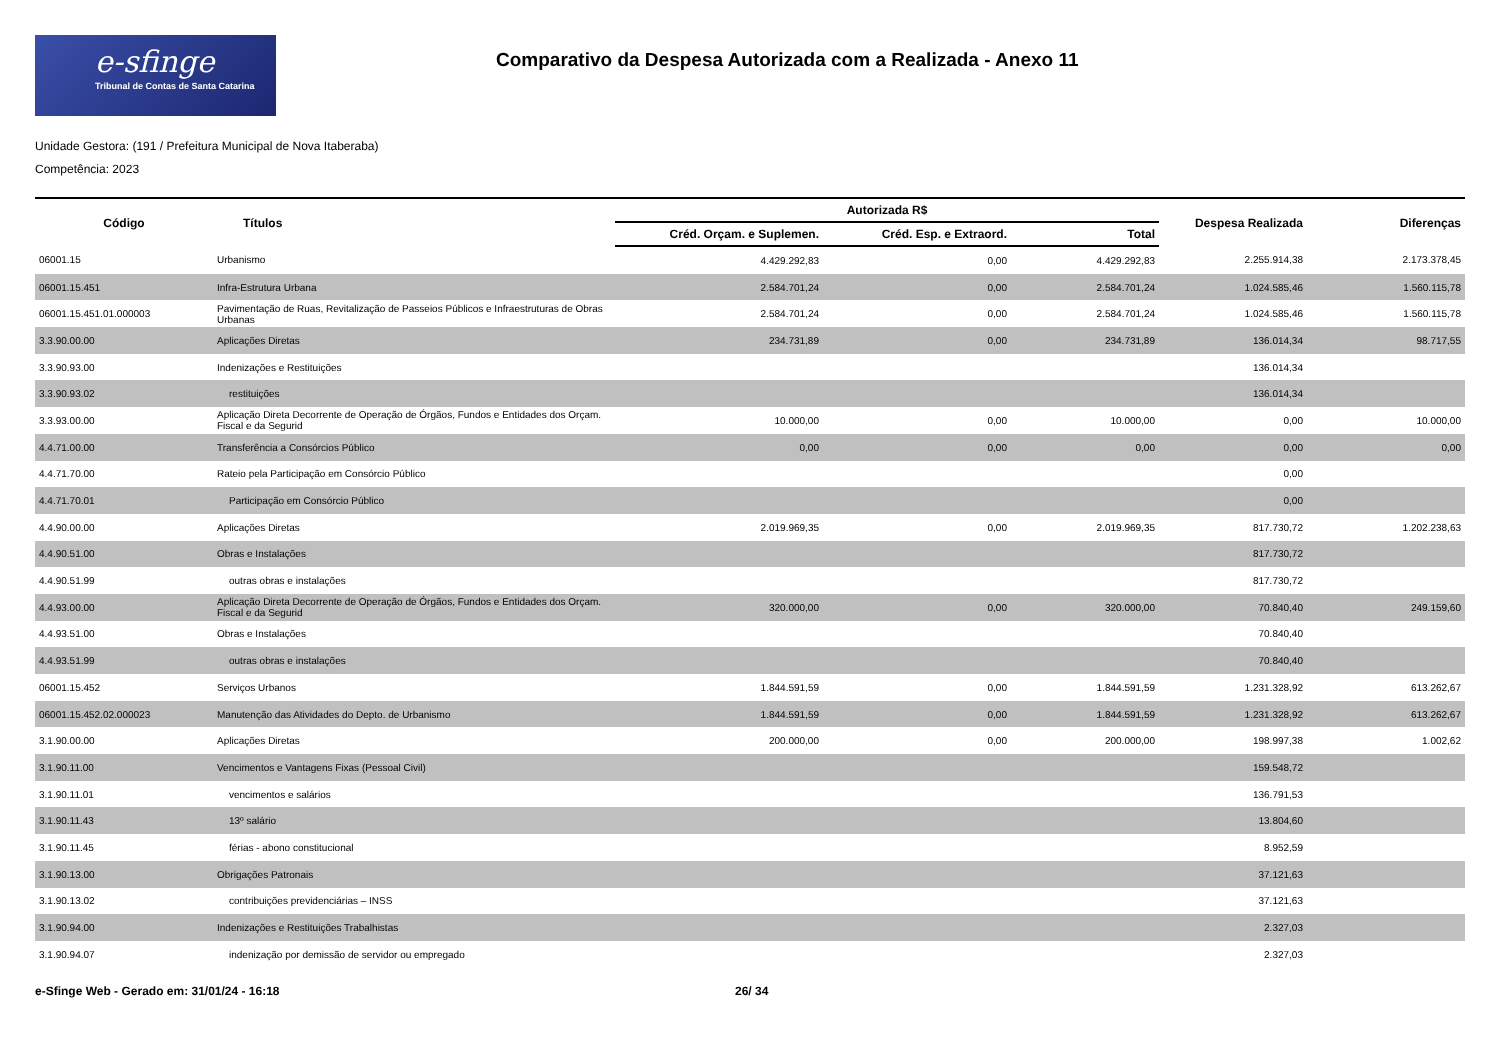e-sfinge
Tribunal de Contas de Santa Catarina
Comparativo da Despesa Autorizada com a Realizada - Anexo 11
Unidade Gestora: (191 / Prefeitura Municipal de Nova Itaberaba)
Competência: 2023
| Código | Títulos | Autorizada R$ | | | Despesa Realizada | Diferenças |
| --- | --- | --- | --- | --- | --- | --- |
| | | Créd. Orçam. e Suplemen. | Créd. Esp. e Extraord. | Total | | |
| 06001.15 | Urbanismo | 4.429.292,83 | 0,00 | 4.429.292,83 | 2.255.914,38 | 2.173.378,45 |
| 06001.15.451 | Infra-Estrutura Urbana | 2.584.701,24 | 0,00 | 2.584.701,24 | 1.024.585,46 | 1.560.115,78 |
| 06001.15.451.01.000003 | Pavimentação de Ruas, Revitalização de Passeios Públicos e Infraestruturas de Obras Urbanas | 2.584.701,24 | 0,00 | 2.584.701,24 | 1.024.585,46 | 1.560.115,78 |
| 3.3.90.00.00 | Aplicações Diretas | 234.731,89 | 0,00 | 234.731,89 | 136.014,34 | 98.717,55 |
| 3.3.90.93.00 | Indenizações e Restituições | | | | 136.014,34 | |
| 3.3.90.93.02 | restituições | | | | 136.014,34 | |
| 3.3.93.00.00 | Aplicação Direta Decorrente de Operação de Órgãos, Fundos e Entidades dos Orçam. Fiscal e da Segurid | 10.000,00 | 0,00 | 10.000,00 | 0,00 | 10.000,00 |
| 4.4.71.00.00 | Transferência a Consórcios Público | 0,00 | 0,00 | 0,00 | 0,00 | 0,00 |
| 4.4.71.70.00 | Rateio pela Participação em Consórcio Público | | | | 0,00 | |
| 4.4.71.70.01 | Participação em Consórcio Público | | | | 0,00 | |
| 4.4.90.00.00 | Aplicações Diretas | 2.019.969,35 | 0,00 | 2.019.969,35 | 817.730,72 | 1.202.238,63 |
| 4.4.90.51.00 | Obras e Instalações | | | | 817.730,72 | |
| 4.4.90.51.99 | outras obras e instalações | | | | 817.730,72 | |
| 4.4.93.00.00 | Aplicação Direta Decorrente de Operação de Órgãos, Fundos e Entidades dos Orçam. Fiscal e da Segurid | 320.000,00 | 0,00 | 320.000,00 | 70.840,40 | 249.159,60 |
| 4.4.93.51.00 | Obras e Instalações | | | | 70.840,40 | |
| 4.4.93.51.99 | outras obras e instalações | | | | 70.840,40 | |
| 06001.15.452 | Serviços Urbanos | 1.844.591,59 | 0,00 | 1.844.591,59 | 1.231.328,92 | 613.262,67 |
| 06001.15.452.02.000023 | Manutenção das Atividades do Depto. de Urbanismo | 1.844.591,59 | 0,00 | 1.844.591,59 | 1.231.328,92 | 613.262,67 |
| 3.1.90.00.00 | Aplicações Diretas | 200.000,00 | 0,00 | 200.000,00 | 198.997,38 | 1.002,62 |
| 3.1.90.11.00 | Vencimentos e Vantagens Fixas (Pessoal Civil) | | | | 159.548,72 | |
| 3.1.90.11.01 | vencimentos e salários | | | | 136.791,53 | |
| 3.1.90.11.43 | 13º salário | | | | 13.804,60 | |
| 3.1.90.11.45 | férias - abono constitucional | | | | 8.952,59 | |
| 3.1.90.13.00 | Obrigações Patronais | | | | 37.121,63 | |
| 3.1.90.13.02 | contribuições previdenciárias – INSS | | | | 37.121,63 | |
| 3.1.90.94.00 | Indenizações e Restituições Trabalhistas | | | | 2.327,03 | |
| 3.1.90.94.07 | indenização por demissão de servidor ou empregado | | | | 2.327,03 | |
e-Sfinge Web - Gerado em: 31/01/24 - 16:18 26/ 34